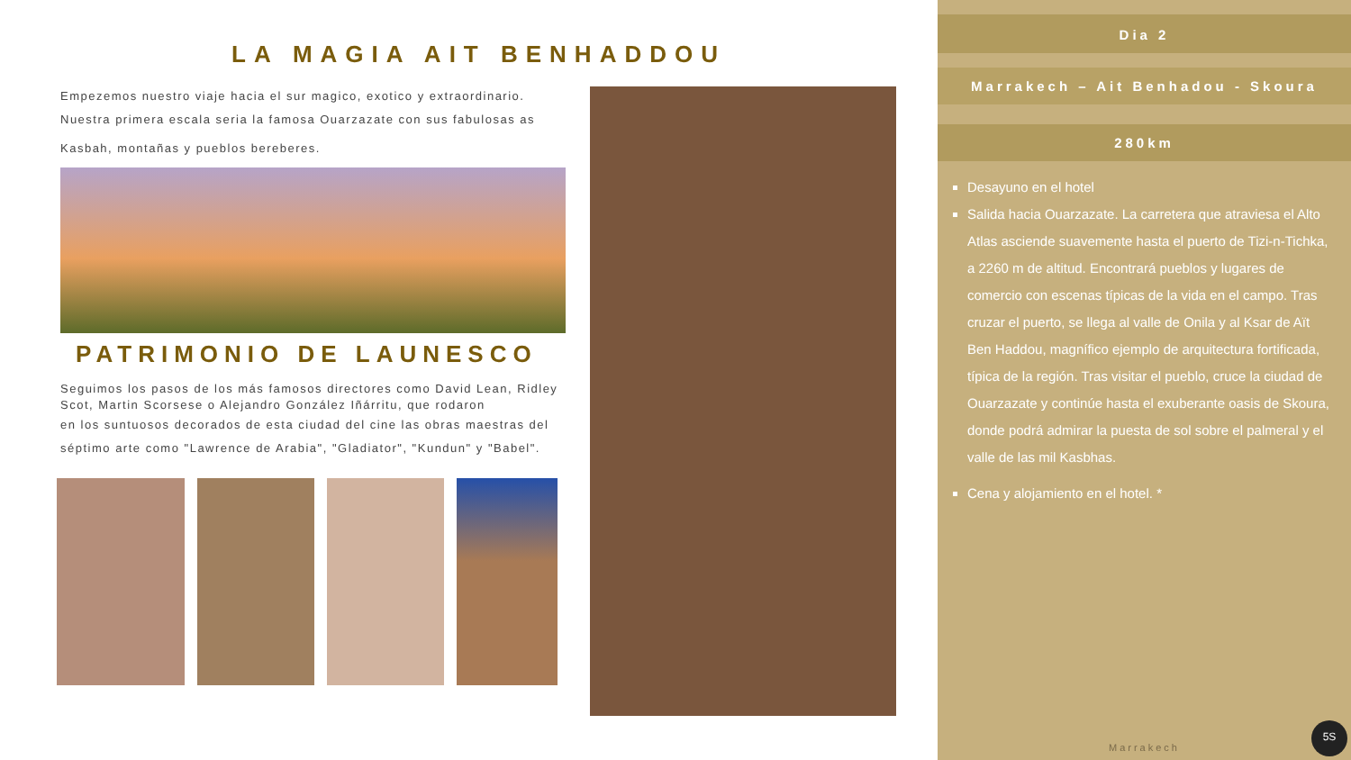LA MAGIA AIT BENHADDOU
Empezemos nuestro viaje hacia el sur magico, exotico y extraordinario. Nuestra primera escala seria la famosa Ouarzazate con sus fabulosas as
Kasbah, montañas y pueblos bereberes.
PATRIMONIO DE LAUNESCO
Seguimos los pasos de los más famosos directores como David Lean, Ridley Scot, Martin Scorsese o Alejandro González Iñárritu, que rodaron
en los suntuosos decorados de esta ciudad del cine las obras maestras del séptimo arte como "Lawrence de Arabia", "Gladiator", "Kundun" y "Babel".
Dia 2
Marrakech – Ait Benhadou - Skoura
280km
Desayuno en el hotel
Salida hacia Ouarzazate. La carretera que atraviesa el Alto Atlas asciende suavemente hasta el puerto de Tizi-n-Tichka, a 2260 m de altitud. Encontrará pueblos y lugares de comercio con escenas típicas de la vida en el campo. Tras cruzar el puerto, se llega al valle de Onila y al Ksar de Aït Ben Haddou, magnífico ejemplo de arquitectura fortificada, típica de la región. Tras visitar el pueblo, cruce la ciudad de Ouarzazate y continúe hasta el exuberante oasis de Skoura, donde podrá admirar la puesta de sol sobre el palmeral y el valle de las mil Kasbhas.
Cena y alojamiento en el hotel. *
Marrakech 5S